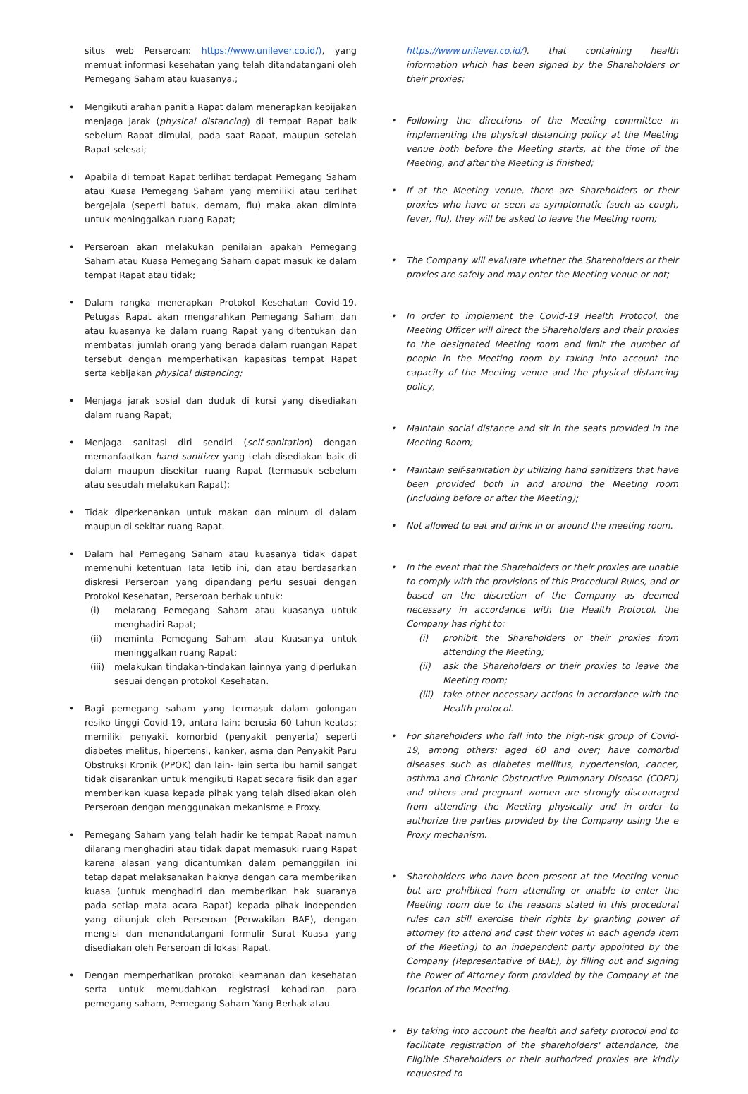situs web Perseroan: https://www.unilever.co.id/), yang memuat informasi kesehatan yang telah ditandatangani oleh Pemegang Saham atau kuasanya.;
• Mengikuti arahan panitia Rapat dalam menerapkan kebijakan menjaga jarak (physical distancing) di tempat Rapat baik sebelum Rapat dimulai, pada saat Rapat, maupun setelah Rapat selesai;
• Apabila di tempat Rapat terlihat terdapat Pemegang Saham atau Kuasa Pemegang Saham yang memiliki atau terlihat bergejala (seperti batuk, demam, flu) maka akan diminta untuk meninggalkan ruang Rapat;
• Perseroan akan melakukan penilaian apakah Pemegang Saham atau Kuasa Pemegang Saham dapat masuk ke dalam tempat Rapat atau tidak;
• Dalam rangka menerapkan Protokol Kesehatan Covid-19, Petugas Rapat akan mengarahkan Pemegang Saham dan atau kuasanya ke dalam ruang Rapat yang ditentukan dan membatasi jumlah orang yang berada dalam ruangan Rapat tersebut dengan memperhatikan kapasitas tempat Rapat serta kebijakan physical distancing;
• Menjaga jarak sosial dan duduk di kursi yang disediakan dalam ruang Rapat;
• Menjaga sanitasi diri sendiri (self-sanitation) dengan memanfaatkan hand sanitizer yang telah disediakan baik di dalam maupun disekitar ruang Rapat (termasuk sebelum atau sesudah melakukan Rapat);
• Tidak diperkenankan untuk makan dan minum di dalam maupun di sekitar ruang Rapat.
• Dalam hal Pemegang Saham atau kuasanya tidak dapat memenuhi ketentuan Tata Tetib ini, dan atau berdasarkan diskresi Perseroan yang dipandang perlu sesuai dengan Protokol Kesehatan, Perseroan berhak untuk:
(i) melarang Pemegang Saham atau kuasanya untuk menghadiri Rapat;
(ii) meminta Pemegang Saham atau Kuasanya untuk meninggalkan ruang Rapat;
(iii) melakukan tindakan-tindakan lainnya yang diperlukan sesuai dengan protokol Kesehatan.
• Bagi pemegang saham yang termasuk dalam golongan resiko tinggi Covid-19, antara lain: berusia 60 tahun keatas; memiliki penyakit komorbid (penyakit penyerta) seperti diabetes melitus, hipertensi, kanker, asma dan Penyakit Paru Obstruksi Kronik (PPOK) dan lain- lain serta ibu hamil sangat tidak disarankan untuk mengikuti Rapat secara fisik dan agar memberikan kuasa kepada pihak yang telah disediakan oleh Perseroan dengan menggunakan mekanisme e Proxy.
• Pemegang Saham yang telah hadir ke tempat Rapat namun dilarang menghadiri atau tidak dapat memasuki ruang Rapat karena alasan yang dicantumkan dalam pemanggilan ini tetap dapat melaksanakan haknya dengan cara memberikan kuasa (untuk menghadiri dan memberikan hak suaranya pada setiap mata acara Rapat) kepada pihak independen yang ditunjuk oleh Perseroan (Perwakilan BAE), dengan mengisi dan menandatangani formulir Surat Kuasa yang disediakan oleh Perseroan di lokasi Rapat.
• Dengan memperhatikan protokol keamanan dan kesehatan serta untuk memudahkan registrasi kehadiran para pemegang saham, Pemegang Saham Yang Berhak atau
https://www.unilever.co.id/), that containing health information which has been signed by the Shareholders or their proxies;
• Following the directions of the Meeting committee in implementing the physical distancing policy at the Meeting venue both before the Meeting starts, at the time of the Meeting, and after the Meeting is finished;
• If at the Meeting venue, there are Shareholders or their proxies who have or seen as symptomatic (such as cough, fever, flu), they will be asked to leave the Meeting room;
• The Company will evaluate whether the Shareholders or their proxies are safely and may enter the Meeting venue or not;
• In order to implement the Covid-19 Health Protocol, the Meeting Officer will direct the Shareholders and their proxies to the designated Meeting room and limit the number of people in the Meeting room by taking into account the capacity of the Meeting venue and the physical distancing policy,
• Maintain social distance and sit in the seats provided in the Meeting Room;
• Maintain self-sanitation by utilizing hand sanitizers that have been provided both in and around the Meeting room (including before or after the Meeting);
• Not allowed to eat and drink in or around the meeting room.
• In the event that the Shareholders or their proxies are unable to comply with the provisions of this Procedural Rules, and or based on the discretion of the Company as deemed necessary in accordance with the Health Protocol, the Company has right to:
(i) prohibit the Shareholders or their proxies from attending the Meeting;
(ii) ask the Shareholders or their proxies to leave the Meeting room;
(iii) take other necessary actions in accordance with the Health protocol.
• For shareholders who fall into the high-risk group of Covid-19, among others: aged 60 and over; have comorbid diseases such as diabetes mellitus, hypertension, cancer, asthma and Chronic Obstructive Pulmonary Disease (COPD) and others and pregnant women are strongly discouraged from attending the Meeting physically and in order to authorize the parties provided by the Company using the e Proxy mechanism.
• Shareholders who have been present at the Meeting venue but are prohibited from attending or unable to enter the Meeting room due to the reasons stated in this procedural rules can still exercise their rights by granting power of attorney (to attend and cast their votes in each agenda item of the Meeting) to an independent party appointed by the Company (Representative of BAE), by filling out and signing the Power of Attorney form provided by the Company at the location of the Meeting.
• By taking into account the health and safety protocol and to facilitate registration of the shareholders' attendance, the Eligible Shareholders or their authorized proxies are kindly requested to